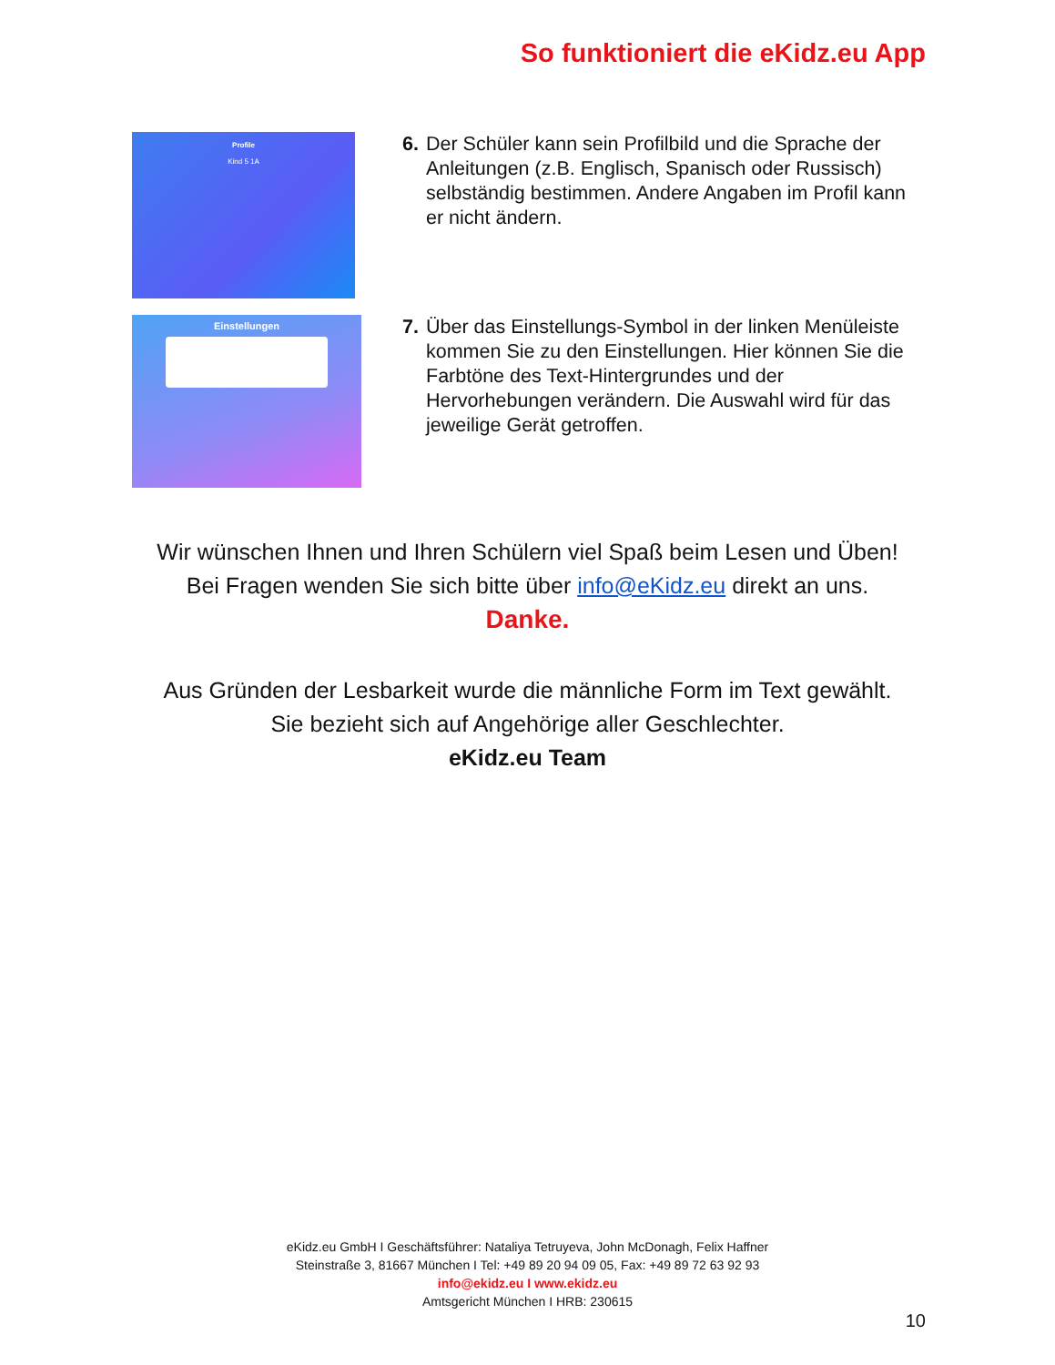So funktioniert die eKidz.eu App
Profile
Kind 5 1A
6. Der Schüler kann sein Profilbild und die Sprache der Anleitungen (z.B. Englisch, Spanisch oder Russisch) selbständig bestimmen. Andere Angaben im Profil kann er nicht ändern.
Einstellungen
7. Über das Einstellungs-Symbol in der linken Menüleiste kommen Sie zu den Einstellungen. Hier können Sie die Farbtöne des Text-Hintergrundes und der Hervorhebungen verändern. Die Auswahl wird für das jeweilige Gerät getroffen.
Wir wünschen Ihnen und Ihren Schülern viel Spaß beim Lesen und Üben!
Bei Fragen wenden Sie sich bitte über info@eKidz.eu direkt an uns.
Danke.
Aus Gründen der Lesbarkeit wurde die männliche Form im Text gewählt.
Sie bezieht sich auf Angehörige aller Geschlechter.
eKidz.eu Team
eKidz.eu GmbH I Geschäftsführer: Nataliya Tetruyeva, John McDonagh, Felix Haffner
Steinstraße 3, 81667 München I Tel: +49 89 20 94 09 05, Fax: +49 89 72 63 92 93
info@ekidz.eu I www.ekidz.eu
Amtsgericht München I HRB: 230615
10